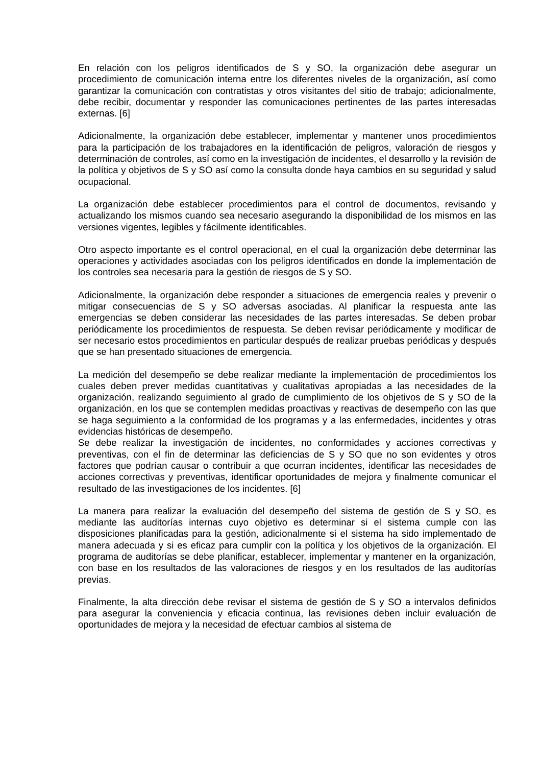En relación con los peligros identificados de S y SO, la organización debe asegurar un procedimiento de comunicación interna entre los diferentes niveles de la organización, así como garantizar la comunicación con contratistas y otros visitantes del sitio de trabajo; adicionalmente, debe recibir, documentar y responder las comunicaciones pertinentes de las partes interesadas externas. [6]
Adicionalmente, la organización debe establecer, implementar y mantener unos procedimientos para la participación de los trabajadores en la identificación de peligros, valoración de riesgos y determinación de controles, así como en la investigación de incidentes, el desarrollo y la revisión de la política y objetivos de S y SO así como la consulta donde haya cambios en su seguridad y salud ocupacional.
La organización debe establecer procedimientos para el control de documentos, revisando y actualizando los mismos cuando sea necesario asegurando la disponibilidad de los mismos en las versiones vigentes, legibles y fácilmente identificables.
Otro aspecto importante es el control operacional, en el cual la organización debe determinar las operaciones y actividades asociadas con los peligros identificados en donde la implementación de los controles sea necesaria para la gestión de riesgos de S y SO.
Adicionalmente, la organización debe responder a situaciones de emergencia reales y prevenir o mitigar consecuencias de S y SO adversas asociadas. Al planificar la respuesta ante las emergencias se deben considerar las necesidades de las partes interesadas. Se deben probar periódicamente los procedimientos de respuesta. Se deben revisar periódicamente y modificar de ser necesario estos procedimientos en particular después de realizar pruebas periódicas y después que se han presentado situaciones de emergencia.
La medición del desempeño se debe realizar mediante la implementación de procedimientos los cuales deben prever medidas cuantitativas y cualitativas apropiadas a las necesidades de la organización, realizando seguimiento al grado de cumplimiento de los objetivos de S y SO de la organización, en los que se contemplen medidas proactivas y reactivas de desempeño con las que se haga seguimiento a la conformidad de los programas y a las enfermedades, incidentes y otras evidencias históricas de desempeño.
Se debe realizar la investigación de incidentes, no conformidades y acciones correctivas y preventivas, con el fin de determinar las deficiencias de S y SO que no son evidentes y otros factores que podrían causar o contribuir a que ocurran incidentes, identificar las necesidades de acciones correctivas y preventivas, identificar oportunidades de mejora y finalmente comunicar el resultado de las investigaciones de los incidentes. [6]
La manera para realizar la evaluación del desempeño del sistema de gestión de S y SO, es mediante las auditorías internas cuyo objetivo es determinar si el sistema cumple con las disposiciones planificadas para la gestión, adicionalmente si el sistema ha sido implementado de manera adecuada y si es eficaz para cumplir con la política y los objetivos de la organización. El programa de auditorías se debe planificar, establecer, implementar y mantener en la organización, con base en los resultados de las valoraciones de riesgos y en los resultados de las auditorías previas.
Finalmente, la alta dirección debe revisar el sistema de gestión de S y SO a intervalos definidos para asegurar la conveniencia y eficacia continua, las revisiones deben incluir evaluación de oportunidades de mejora y la necesidad de efectuar cambios al sistema de